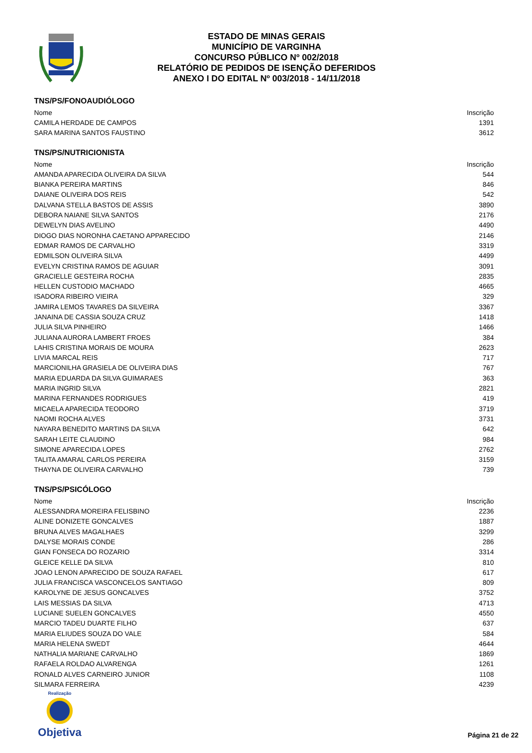ESTADO DE MINAS GERAIS
MUNICÍPIO DE VARGINHA
CONCURSO PÚBLICO Nº 002/2018
RELATÓRIO DE PEDIDOS DE ISENÇÃO DEFERIDOS
ANEXO I DO EDITAL Nº 003/2018 - 14/11/2018
TNS/PS/FONOAUDIÓLOGO
| Nome | Inscrição |
| --- | --- |
| CAMILA HERDADE DE CAMPOS | 1391 |
| SARA MARINA SANTOS FAUSTINO | 3612 |
TNS/PS/NUTRICIONISTA
| Nome | Inscrição |
| --- | --- |
| AMANDA APARECIDA OLIVEIRA DA SILVA | 544 |
| BIANKA PEREIRA MARTINS | 846 |
| DAIANE OLIVEIRA DOS REIS | 542 |
| DALVANA STELLA BASTOS DE ASSIS | 3890 |
| DEBORA NAIANE SILVA SANTOS | 2176 |
| DEWELYN DIAS AVELINO | 4490 |
| DIOGO DIAS NORONHA CAETANO APPARECIDO | 2146 |
| EDMAR RAMOS DE CARVALHO | 3319 |
| EDMILSON OLIVEIRA SILVA | 4499 |
| EVELYN CRISTINA RAMOS DE AGUIAR | 3091 |
| GRACIELLE GESTEIRA ROCHA | 2835 |
| HELLEN CUSTODIO MACHADO | 4665 |
| ISADORA RIBEIRO VIEIRA | 329 |
| JAMIRA LEMOS TAVARES DA SILVEIRA | 3367 |
| JANAINA DE CASSIA SOUZA CRUZ | 1418 |
| JULIA SILVA PINHEIRO | 1466 |
| JULIANA AURORA LAMBERT FROES | 384 |
| LAHIS CRISTINA MORAIS DE MOURA | 2623 |
| LIVIA MARCAL REIS | 717 |
| MARCIONILHA GRASIELA DE OLIVEIRA DIAS | 767 |
| MARIA EDUARDA DA SILVA GUIMARAES | 363 |
| MARIA INGRID SILVA | 2821 |
| MARINA FERNANDES RODRIGUES | 419 |
| MICAELA APARECIDA TEODORO | 3719 |
| NAOMI ROCHA ALVES | 3731 |
| NAYARA BENEDITO MARTINS DA SILVA | 642 |
| SARAH LEITE CLAUDINO | 984 |
| SIMONE APARECIDA LOPES | 2762 |
| TALITA AMARAL CARLOS PEREIRA | 3159 |
| THAYNA DE OLIVEIRA CARVALHO | 739 |
TNS/PS/PSICÓLOGO
| Nome | Inscrição |
| --- | --- |
| ALESSANDRA MOREIRA FELISBINO | 2236 |
| ALINE DONIZETE GONCALVES | 1887 |
| BRUNA ALVES MAGALHAES | 3299 |
| DALYSE MORAIS CONDE | 286 |
| GIAN FONSECA DO ROZARIO | 3314 |
| GLEICE KELLE DA SILVA | 810 |
| JOAO LENON APARECIDO DE SOUZA RAFAEL | 617 |
| JULIA FRANCISCA VASCONCELOS SANTIAGO | 809 |
| KAROLYNE DE JESUS GONCALVES | 3752 |
| LAIS MESSIAS DA SILVA | 4713 |
| LUCIANE SUELEN GONCALVES | 4550 |
| MARCIO TADEU DUARTE FILHO | 637 |
| MARIA ELIUDES SOUZA DO VALE | 584 |
| MARIA HELENA SWEDT | 4644 |
| NATHALIA MARIANE CARVALHO | 1869 |
| RAFAELA ROLDAO ALVARENGA | 1261 |
| RONALD ALVES CARNEIRO JUNIOR | 1108 |
| SILMARA FERREIRA | 4239 |
Realização
Objetiva
Página 21 de 22